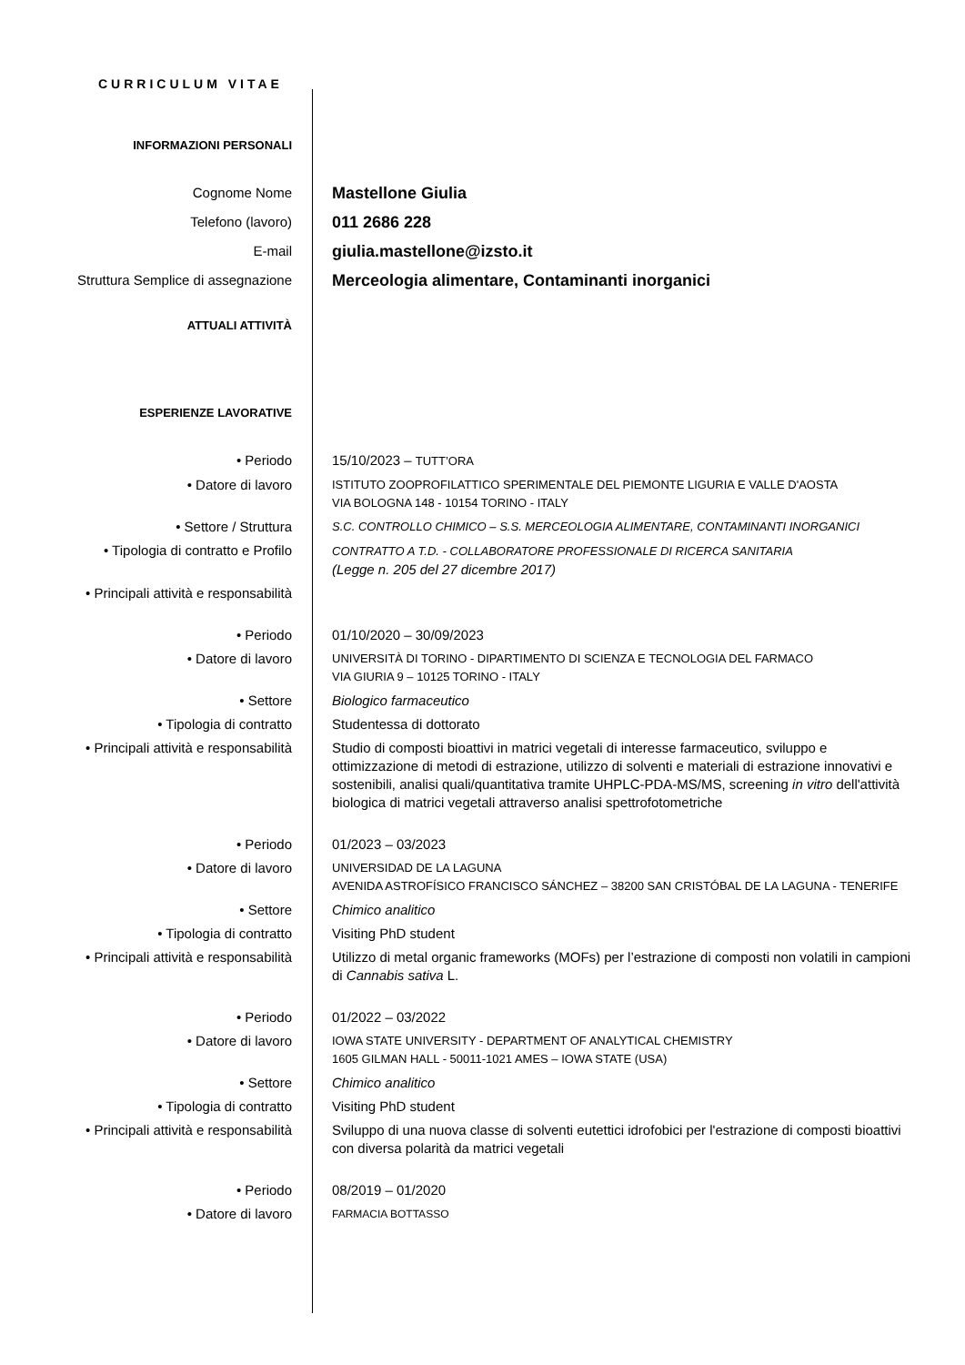CURRICULUM VITAE
INFORMAZIONI PERSONALI
Cognome Nome
Mastellone Giulia
Telefono (lavoro)
011 2686 228
E-mail
giulia.mastellone@izsto.it
Struttura Semplice di assegnazione
Merceologia alimentare, Contaminanti inorganici
ATTUALI ATTIVITÀ
ESPERIENZE LAVORATIVE
• Periodo 15/10/2023 – TUTT’ORA
• Datore di lavoro
ISTITUTO ZOOPROFILATTICO SPERIMENTALE DEL PIEMONTE LIGURIA E VALLE D'AOSTA
VIA BOLOGNA 148 - 10154 TORINO - ITALY
• Settore / Struttura
S.C. CONTROLLO CHIMICO – S.S. MERCEOLOGIA ALIMENTARE, CONTAMINANTI INORGANICI
• Tipologia di contratto e Profilo
CONTRATTO A T.D. - COLLABORATORE PROFESSIONALE DI RICERCA SANITARIA
(Legge n. 205 del 27 dicembre 2017)
• Principali attività e responsabilità
• Periodo 01/10/2020 – 30/09/2023
• Datore di lavoro
UNIVERSITÀ DI TORINO - DIPARTIMENTO DI SCIENZA E TECNOLOGIA DEL FARMACO
VIA GIURIA 9 – 10125 TORINO - ITALY
• Settore Biologico farmaceutico
• Tipologia di contratto Studentessa di dottorato
• Principali attività e responsabilità
Studio di composti bioattivi in matrici vegetali di interesse farmaceutico, sviluppo e ottimizzazione di metodi di estrazione, utilizzo di solventi e materiali di estrazione innovativi e sostenibili, analisi quali/quantitativa tramite UHPLC-PDA-MS/MS, screening in vitro dell'attività biologica di matrici vegetali attraverso analisi spettrofotometriche
• Periodo 01/2023 – 03/2023
• Datore di lavoro
UNIVERSIDAD DE LA LAGUNA
AVENIDA ASTROFÍSICO FRANCISCO SÁNCHEZ – 38200 SAN CRISTÓBAL DE LA LAGUNA - TENERIFE
• Settore Chimico analitico
• Tipologia di contratto Visiting PhD student
• Principali attività e responsabilità
Utilizzo di metal organic frameworks (MOFs) per l’estrazione di composti non volatili in campioni di Cannabis sativa L.
• Periodo 01/2022 – 03/2022
• Datore di lavoro
IOWA STATE UNIVERSITY - DEPARTMENT OF ANALYTICAL CHEMISTRY
1605 GILMAN HALL - 50011-1021 AMES – IOWA STATE (USA)
• Settore Chimico analitico
• Tipologia di contratto Visiting PhD student
• Principali attività e responsabilità
Sviluppo di una nuova classe di solventi eutettici idrofobici per l'estrazione di composti bioattivi con diversa polarità da matrici vegetali
• Periodo 08/2019 – 01/2020
• Datore di lavoro
FARMACIA BOTTASSO